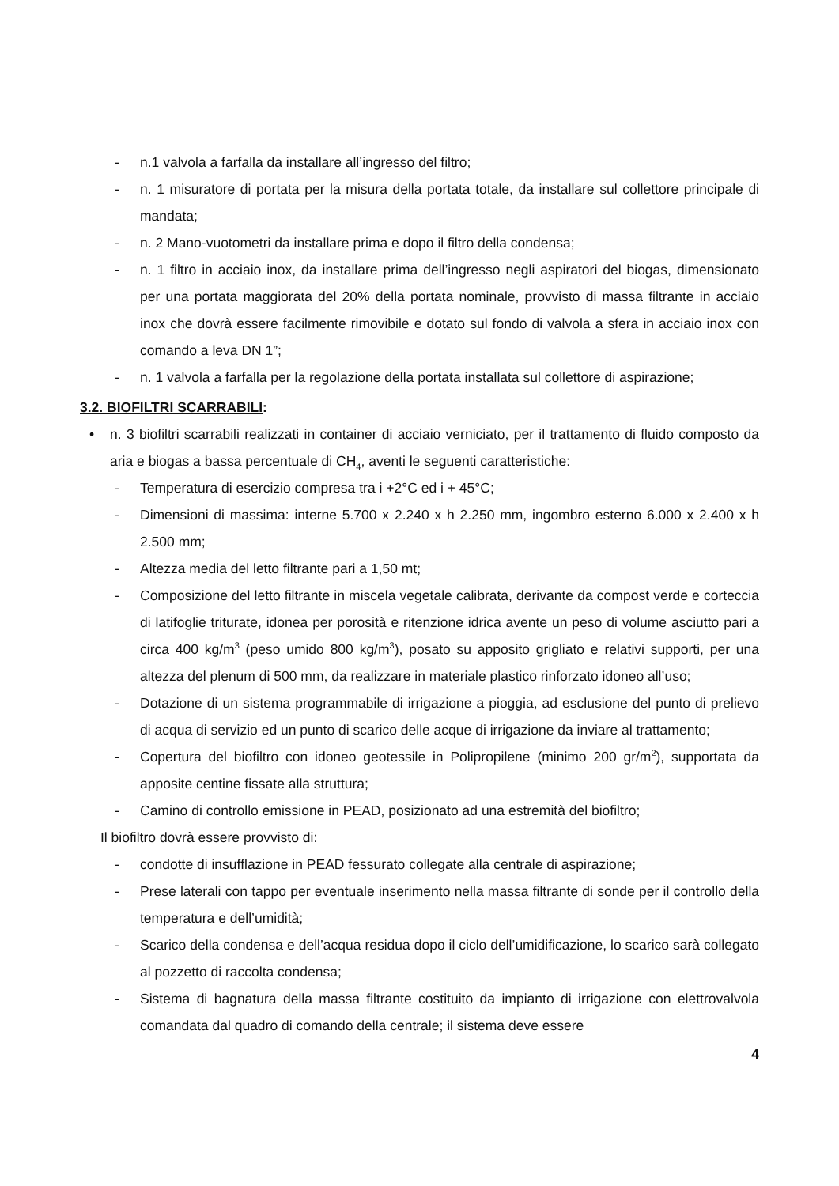- n.1 valvola a farfalla da installare all’ingresso del filtro;
- n. 1 misuratore di portata per la misura della portata totale, da installare sul collettore principale di mandata;
- n. 2 Mano-vuotometri da installare prima e dopo il filtro della condensa;
- n. 1 filtro in acciaio inox, da installare prima dell’ingresso negli aspiratori del biogas, dimensionato per una portata maggiorata del 20% della portata nominale, provvisto di massa filtrante in acciaio inox che dovrà essere facilmente rimovibile e dotato sul fondo di valvola a sfera in acciaio inox con comando a leva DN 1”;
- n. 1 valvola a farfalla per la regolazione della portata installata sul collettore di aspirazione;
3.2. BIOFILTRI SCARRABILI:
• n. 3 biofiltri scarrabili realizzati in container di acciaio verniciato, per il trattamento di fluido composto da aria e biogas a bassa percentuale di CH<sub>4</sub>, aventi le seguenti caratteristiche:
- Temperatura di esercizio compresa tra i +2°C ed i + 45°C;
- Dimensioni di massima: interne 5.700 x 2.240 x h 2.250 mm, ingombro esterno 6.000 x 2.400 x h 2.500 mm;
- Altezza media del letto filtrante pari a 1,50 mt;
- Composizione del letto filtrante in miscela vegetale calibrata, derivante da compost verde e corteccia di latifoglie triturate, idonea per porosità e ritenzione idrica avente un peso di volume asciutto pari a circa 400 kg/m<sup>3</sup> (peso umido 800 kg/m<sup>3</sup>), posato su apposito grigliato e relativi supporti, per una altezza del plenum di 500 mm, da realizzare in materiale plastico rinforzato idoneo all’uso;
- Dotazione di un sistema programmabile di irrigazione a pioggia, ad esclusione del punto di prelievo di acqua di servizio ed un punto di scarico delle acque di irrigazione da inviare al trattamento;
- Copertura del biofiltro con idoneo geotessile in Polipropilene (minimo 200 gr/m<sup>2</sup>), supportata da apposite centine fissate alla struttura;
- Camino di controllo emissione in PEAD, posizionato ad una estremità del biofiltro;
Il biofiltro dovrà essere provvisto di:
- condotte di insufflazione in PEAD fessurato collegate alla centrale di aspirazione;
- Prese laterali con tappo per eventuale inserimento nella massa filtrante di sonde per il controllo della temperatura e dell’umidità;
- Scarico della condensa e dell’acqua residua dopo il ciclo dell’umidificazione, lo scarico sarà collegato al pozzetto di raccolta condensa;
- Sistema di bagnatura della massa filtrante costituito da impianto di irrigazione con elettrovalvola comandata dal quadro di comando della centrale; il sistema deve essere
4